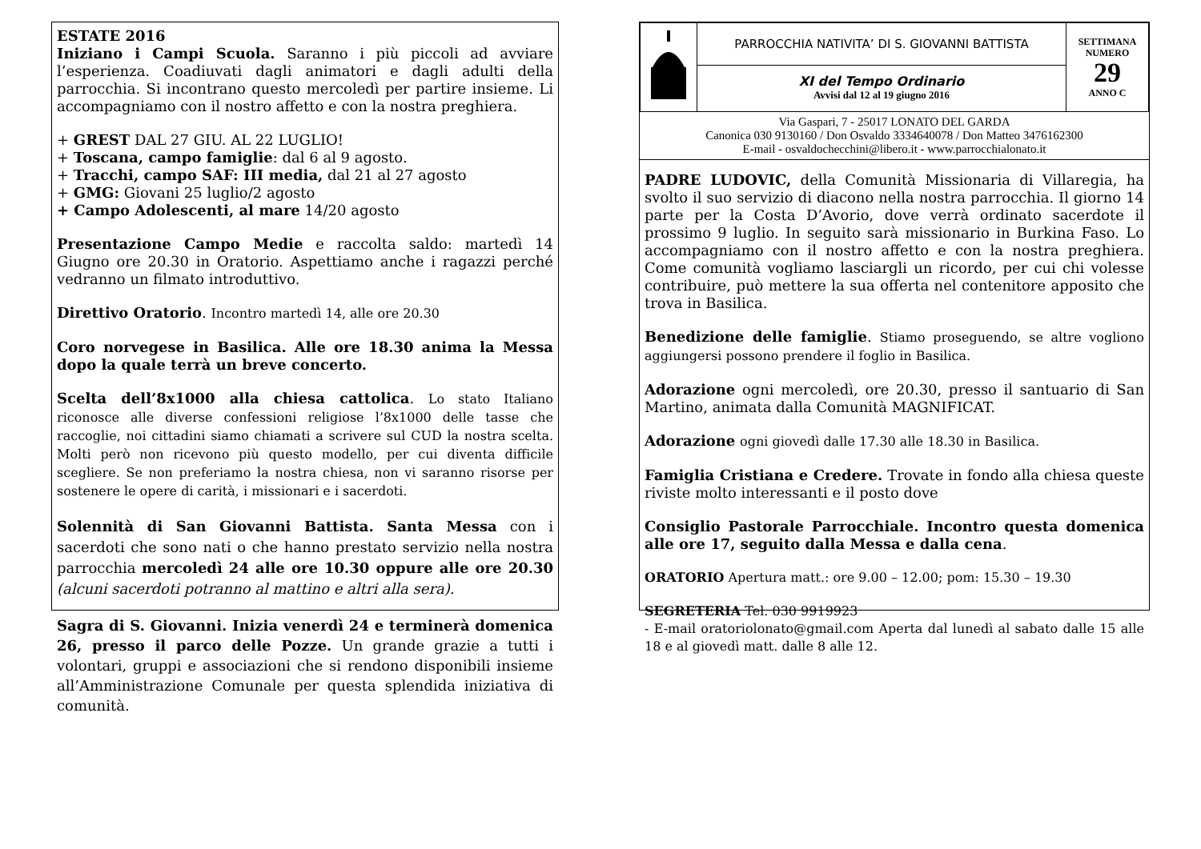ESTATE 2016
Iniziano i Campi Scuola. Saranno i più piccoli ad avviare l’esperienza. Coadiuvati dagli animatori e dagli adulti della parrocchia. Si incontrano questo mercoledì per partire insieme. Li accompagniamo con il nostro affetto e con la nostra preghiera.
+ GREST DAL 27 GIU. AL 22 LUGLIO!
+ Toscana, campo famiglie: dal 6 al 9 agosto.
+ Tracchi, campo SAF: III media, dal 21 al 27 agosto
+ GMG: Giovani 25 luglio/2 agosto
+ Campo Adolescenti, al mare 14/20 agosto
Presentazione Campo Medie e raccolta saldo: martedì 14 Giugno ore 20.30 in Oratorio. Aspettiamo anche i ragazzi perché vedranno un filmato introduttivo.
Direttivo Oratorio. Incontro martedì 14, alle ore 20.30
Coro norvegese in Basilica. Alle ore 18.30 anima la Messa dopo la quale terrà un breve concerto.
Scelta dell’8x1000 alla chiesa cattolica. Lo stato Italiano riconosce alle diverse confessioni religiose l’8x1000 delle tasse che raccoglie, noi cittadini siamo chiamati a scrivere sul CUD la nostra scelta. Molti però non ricevono più questo modello, per cui diventa difficile scegliere. Se non preferiamo la nostra chiesa, non vi saranno risorse per sostenere le opere di carità, i missionari e i sacerdoti.
Solennità di San Giovanni Battista. Santa Messa con i sacerdoti che sono nati o che hanno prestato servizio nella nostra parrocchia mercoledì 24 alle ore 10.30 oppure alle ore 20.30 (alcuni sacerdoti potranno al mattino e altri alla sera).
Sagra di S. Giovanni. Inizia venerdì 24 e terminerà domenica 26, presso il parco delle Pozze. Un grande grazie a tutti i volontari, gruppi e associazioni che si rendono disponibili insieme all’Amministrazione Comunale per questa splendida iniziativa di comunità.
| | PARROCCHIA NATIVITA’ DI S. GIOVANNI BATTISTA | SETTIMANA NUMERO 29 ANNO C |
| | XI del Tempo Ordinario Avvisi dal 12 al 19 giugno 2016 | |
Via Gaspari, 7 - 25017 LONATO DEL GARDA
Canonica 030 9130160 / Don Osvaldo 3334640078 / Don Matteo 3476162300
E-mail - osvaldochecchini@libero.it - www.parrocchialonato.it
PADRE LUDOVIC, della Comunità Missionaria di Villaregia, ha svolto il suo servizio di diacono nella nostra parrocchia. Il giorno 14 parte per la Costa D’Avorio, dove verrà ordinato sacerdote il prossimo 9 luglio. In seguito sarà missionario in Burkina Faso. Lo accompagniamo con il nostro affetto e con la nostra preghiera. Come comunità vogliamo lasciargli un ricordo, per cui chi volesse contribuire, può mettere la sua offerta nel contenitore apposito che trova in Basilica.
Benedizione delle famiglie. Stiamo proseguendo, se altre vogliono aggiungersi possono prendere il foglio in Basilica.
Adorazione ogni mercoledì, ore 20.30, presso il santuario di San Martino, animata dalla Comunità MAGNIFICAT.
Adorazione ogni giovedì dalle 17.30 alle 18.30 in Basilica.
Famiglia Cristiana e Credere. Trovate in fondo alla chiesa queste riviste molto interessanti e il posto dove
Consiglio Pastorale Parrocchiale. Incontro questa domenica alle ore 17, seguito dalla Messa e dalla cena.
ORATORIO Apertura matt.: ore 9.00 – 12.00; pom: 15.30 – 19.30
SEGRETERIA Tel. 030 9919923
- E-mail oratoriolonato@gmail.com Aperta dal lunedì al sabato dalle 15 alle 18 e al giovedì matt. dalle 8 alle 12.